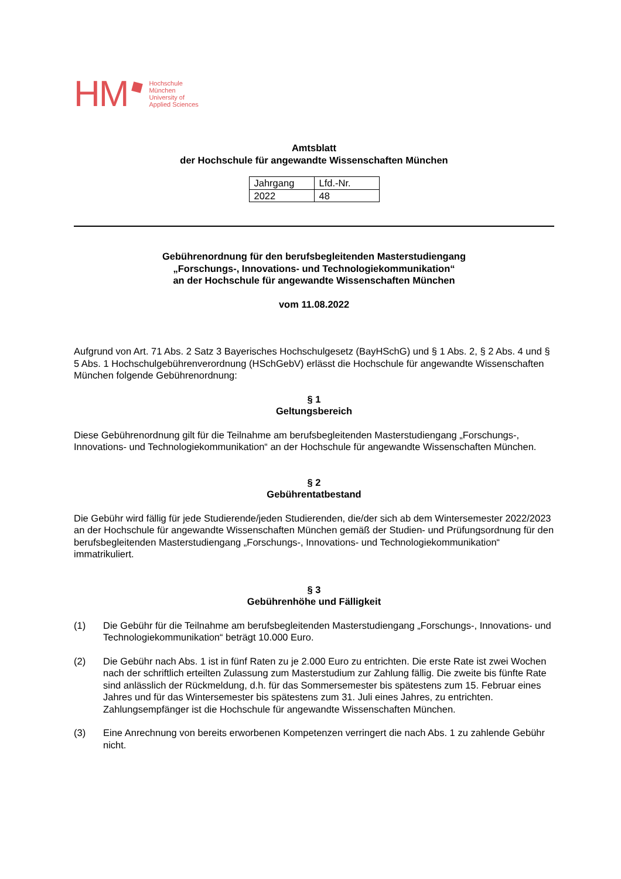HM
Hochschule
München
University of
Applied Sciences
Amtsblatt
der Hochschule für angewandte Wissenschaften München
| Jahrgang | Lfd.-Nr. |
| 2022 | 48 |
Gebührenordnung für den berufsbegleitenden Masterstudiengang
„Forschungs-, Innovations- und Technologiekommunikation“
an der Hochschule für angewandte Wissenschaften München
vom 11.08.2022
Aufgrund von Art. 71 Abs. 2 Satz 3 Bayerisches Hochschulgesetz (BayHSchG) und § 1 Abs. 2, § 2 Abs. 4 und § 5 Abs. 1 Hochschulgebührenverordnung (HSchGebV) erlässt die Hochschule für angewandte Wissenschaften München folgende Gebührenordnung:
§ 1
Geltungsbereich
Diese Gebührenordnung gilt für die Teilnahme am berufsbegleitenden Masterstudiengang „Forschungs-, Innovations- und Technologiekommunikation“ an der Hochschule für angewandte Wissenschaften München.
§ 2
Gebührentatbestand
Die Gebühr wird fällig für jede Studierende/jeden Studierenden, die/der sich ab dem Wintersemester 2022/2023 an der Hochschule für angewandte Wissenschaften München gemäß der Studien- und Prüfungsordnung für den berufsbegleitenden Masterstudiengang „Forschungs-, Innovations- und Technologiekommunikation“ immatrikuliert.
§ 3
Gebührenhöhe und Fälligkeit
(1) Die Gebühr für die Teilnahme am berufsbegleitenden Masterstudiengang „Forschungs-, Innovations- und Technologiekommunikation“ beträgt 10.000 Euro.
(2) Die Gebühr nach Abs. 1 ist in fünf Raten zu je 2.000 Euro zu entrichten. Die erste Rate ist zwei Wochen nach der schriftlich erteilten Zulassung zum Masterstudium zur Zahlung fällig. Die zweite bis fünfte Rate sind anlässlich der Rückmeldung, d.h. für das Sommersemester bis spätestens zum 15. Februar eines Jahres und für das Wintersemester bis spätestens zum 31. Juli eines Jahres, zu entrichten. Zahlungsempfänger ist die Hochschule für angewandte Wissenschaften München.
(3) Eine Anrechnung von bereits erworbenen Kompetenzen verringert die nach Abs. 1 zu zahlende Gebühr nicht.